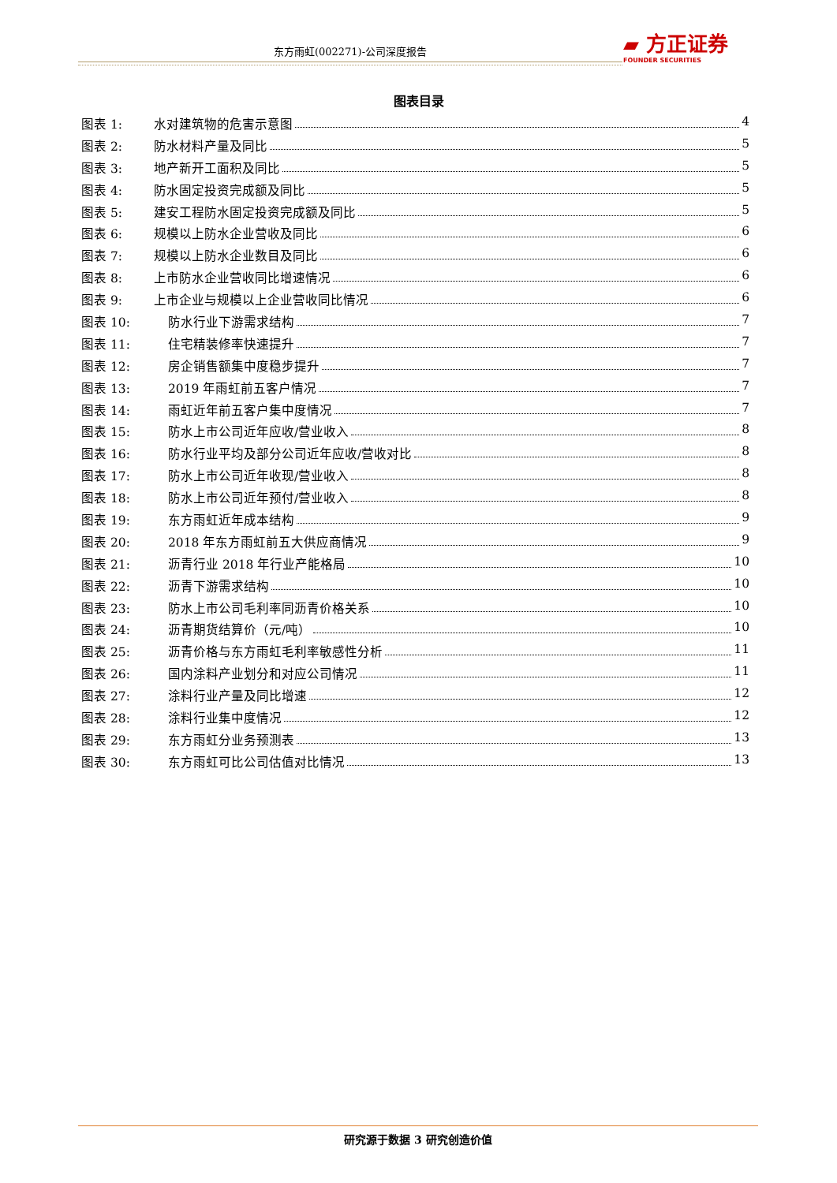东方雨虹(002271)-公司深度报告
▰ 方正证券
FOUNDER SECURITIES
图表目录
图表 1: 水对建筑物的危害示意图 4
图表 2: 防水材料产量及同比 5
图表 3: 地产新开工面积及同比 5
图表 4: 防水固定投资完成额及同比 5
图表 5: 建安工程防水固定投资完成额及同比 5
图表 6: 规模以上防水企业营收及同比 6
图表 7: 规模以上防水企业数目及同比 6
图表 8: 上市防水企业营收同比增速情况 6
图表 9: 上市企业与规模以上企业营收同比情况 6
图表 10: 防水行业下游需求结构 7
图表 11: 住宅精装修率快速提升 7
图表 12: 房企销售额集中度稳步提升 7
图表 13: 2019 年雨虹前五客户情况 7
图表 14: 雨虹近年前五客户集中度情况 7
图表 15: 防水上市公司近年应收/营业收入 8
图表 16: 防水行业平均及部分公司近年应收/营收对比 8
图表 17: 防水上市公司近年收现/营业收入 8
图表 18: 防水上市公司近年预付/营业收入 8
图表 19: 东方雨虹近年成本结构 9
图表 20: 2018 年东方雨虹前五大供应商情况 9
图表 21: 沥青行业 2018 年行业产能格局 10
图表 22: 沥青下游需求结构 10
图表 23: 防水上市公司毛利率同沥青价格关系 10
图表 24: 沥青期货结算价（元/吨） 10
图表 25: 沥青价格与东方雨虹毛利率敏感性分析 11
图表 26: 国内涂料产业划分和对应公司情况 11
图表 27: 涂料行业产量及同比增速 12
图表 28: 涂料行业集中度情况 12
图表 29: 东方雨虹分业务预测表 13
图表 30: 东方雨虹可比公司估值对比情况 13
研究源于数据 3 研究创造价值